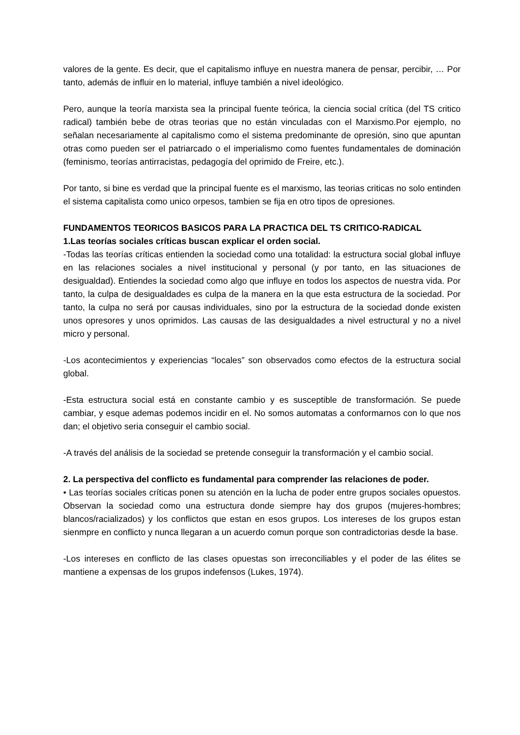valores de la gente. Es decir, que el capitalismo influye en nuestra manera de pensar, percibir, … Por tanto, además de influir en lo material, influye también a nivel ideológico.
Pero, aunque la teoría marxista sea la principal fuente teórica, la ciencia social crítica (del TS critico radical) también bebe de otras teorias que no están vinculadas con el Marxismo.Por ejemplo, no señalan necesariamente al capitalismo como el sistema predominante de opresión, sino que apuntan otras como pueden ser el patriarcado o el imperialismo como fuentes fundamentales de dominación (feminismo, teorías antirracistas, pedagogía del oprimido de Freire, etc.).
Por tanto, si bine es verdad que la principal fuente es el marxismo, las teorias criticas no solo entinden el sistema capitalista como unico orpesos, tambien se fija en otro tipos de opresiones.
FUNDAMENTOS TEORICOS BASICOS PARA LA PRACTICA DEL TS CRITICO-RADICAL
1.Las teorías sociales críticas buscan explicar el orden social.
-Todas las teorías críticas entienden la sociedad como una totalidad: la estructura social global influye en las relaciones sociales a nivel institucional y personal (y por tanto, en las situaciones de desigualdad). Entiendes la sociedad como algo que influye en todos los aspectos de nuestra vida. Por tanto, la culpa de desigualdades es culpa de la manera en la que esta estructura de la sociedad. Por tanto, la culpa no será por causas individuales, sino por la estructura de la sociedad donde existen unos opresores y unos oprimidos. Las causas de las desigualdades a nivel estructural y no a nivel micro y personal.
-Los acontecimientos y experiencias “locales” son observados como efectos de la estructura social global.
-Esta estructura social está en constante cambio y es susceptible de transformación. Se puede cambiar, y esque ademas podemos incidir en el. No somos automatas a conformarnos con lo que nos dan; el objetivo seria conseguir el cambio social.
-A través del análisis de la sociedad se pretende conseguir la transformación y el cambio social.
2. La perspectiva del conflicto es fundamental para comprender las relaciones de poder.
• Las teorías sociales críticas ponen su atención en la lucha de poder entre grupos sociales opuestos. Observan la sociedad como una estructura donde siempre hay dos grupos (mujeres-hombres; blancos/racializados) y los conflictos que estan en esos grupos. Los intereses de los grupos estan sienmpre en conflicto y nunca llegaran a un acuerdo comun porque son contradictorias desde la base.
-Los intereses en conflicto de las clases opuestas son irreconciliables y el poder de las élites se mantiene a expensas de los grupos indefensos (Lukes, 1974).